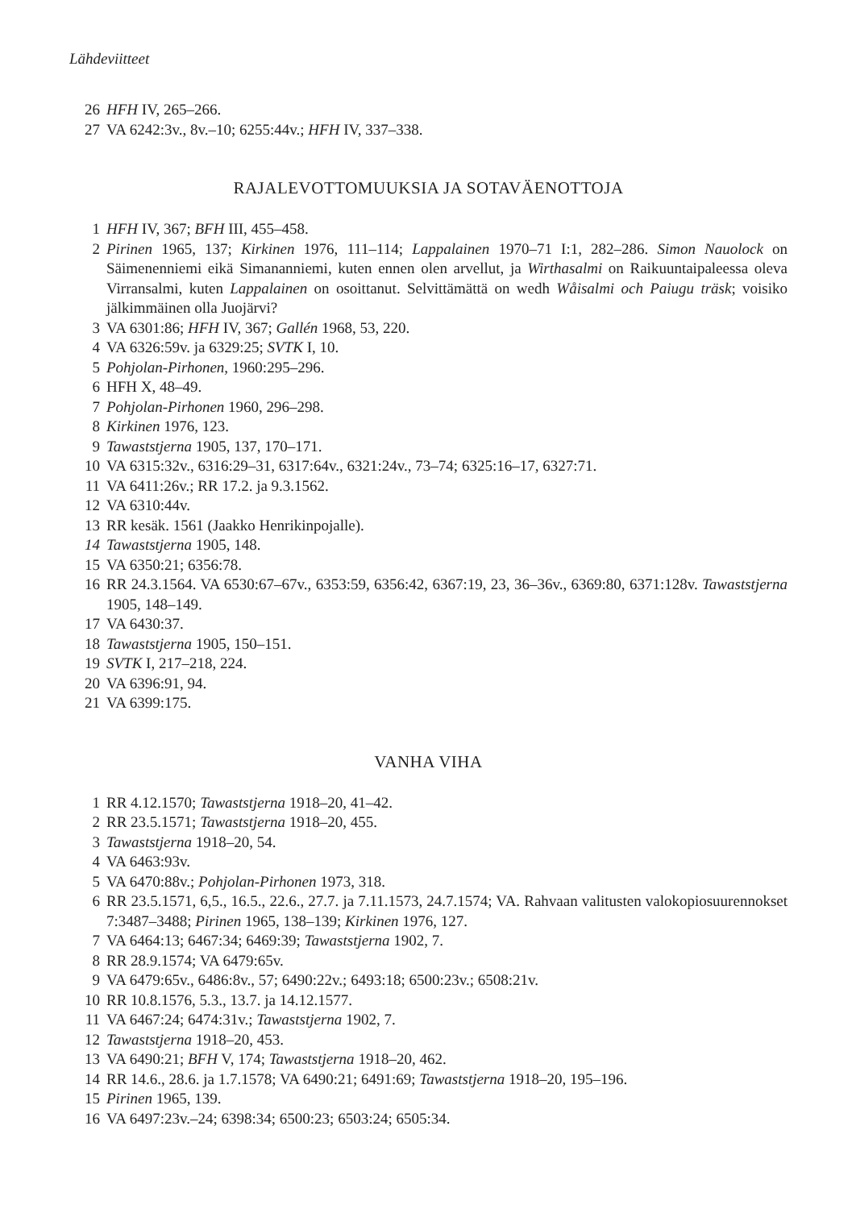Lähdeviitteet
26 HFH IV, 265–266.
27 VA 6242:3v., 8v.–10; 6255:44v.; HFH IV, 337–338.
RAJALEVOTTOMUUKSIA JA SOTAVÄENOTTOJA
1 HFH IV, 367; BFH III, 455–458.
2 Pirinen 1965, 137; Kirkinen 1976, 111–114; Lappalainen 1970–71 I:1, 282–286. Simon Nauolock on Säimenenniemi eikä Simananniemi, kuten ennen olen arvellut, ja Wirthasalmi on Raikuuntaipaleessa oleva Virransalmi, kuten Lappalainen on osoittanut. Selvittämättä on wedh Wåisalmi och Paiugu träsk; voisiko jälkimmäinen olla Juojärvi?
3 VA 6301:86; HFH IV, 367; Gallén 1968, 53, 220.
4 VA 6326:59v. ja 6329:25; SVTK I, 10.
5 Pohjolan-Pirhonen, 1960:295–296.
6 HFH X, 48–49.
7 Pohjolan-Pirhonen 1960, 296–298.
8 Kirkinen 1976, 123.
9 Tawaststjerna 1905, 137, 170–171.
10 VA 6315:32v., 6316:29–31, 6317:64v., 6321:24v., 73–74; 6325:16–17, 6327:71.
11 VA 6411:26v.; RR 17.2. ja 9.3.1562.
12 VA 6310:44v.
13 RR kesäk. 1561 (Jaakko Henrikinpojalle).
14 Tawaststjerna 1905, 148.
15 VA 6350:21; 6356:78.
16 RR 24.3.1564. VA 6530:67–67v., 6353:59, 6356:42, 6367:19, 23, 36–36v., 6369:80, 6371:128v. Tawaststjerna 1905, 148–149.
17 VA 6430:37.
18 Tawaststjerna 1905, 150–151.
19 SVTK I, 217–218, 224.
20 VA 6396:91, 94.
21 VA 6399:175.
VANHA VIHA
1 RR 4.12.1570; Tawaststjerna 1918–20, 41–42.
2 RR 23.5.1571; Tawaststjerna 1918–20, 455.
3 Tawaststjerna 1918–20, 54.
4 VA 6463:93v.
5 VA 6470:88v.; Pohjolan-Pirhonen 1973, 318.
6 RR 23.5.1571, 6,5., 16.5., 22.6., 27.7. ja 7.11.1573, 24.7.1574; VA. Rahvaan valitusten valokopiosuurennokset 7:3487–3488; Pirinen 1965, 138–139; Kirkinen 1976, 127.
7 VA 6464:13; 6467:34; 6469:39; Tawaststjerna 1902, 7.
8 RR 28.9.1574; VA 6479:65v.
9 VA 6479:65v., 6486:8v., 57; 6490:22v.; 6493:18; 6500:23v.; 6508:21v.
10 RR 10.8.1576, 5.3., 13.7. ja 14.12.1577.
11 VA 6467:24; 6474:31v.; Tawaststjerna 1902, 7.
12 Tawaststjerna 1918–20, 453.
13 VA 6490:21; BFH V, 174; Tawaststjerna 1918–20, 462.
14 RR 14.6., 28.6. ja 1.7.1578; VA 6490:21; 6491:69; Tawaststjerna 1918–20, 195–196.
15 Pirinen 1965, 139.
16 VA 6497:23v.–24; 6398:34; 6500:23; 6503:24; 6505:34.